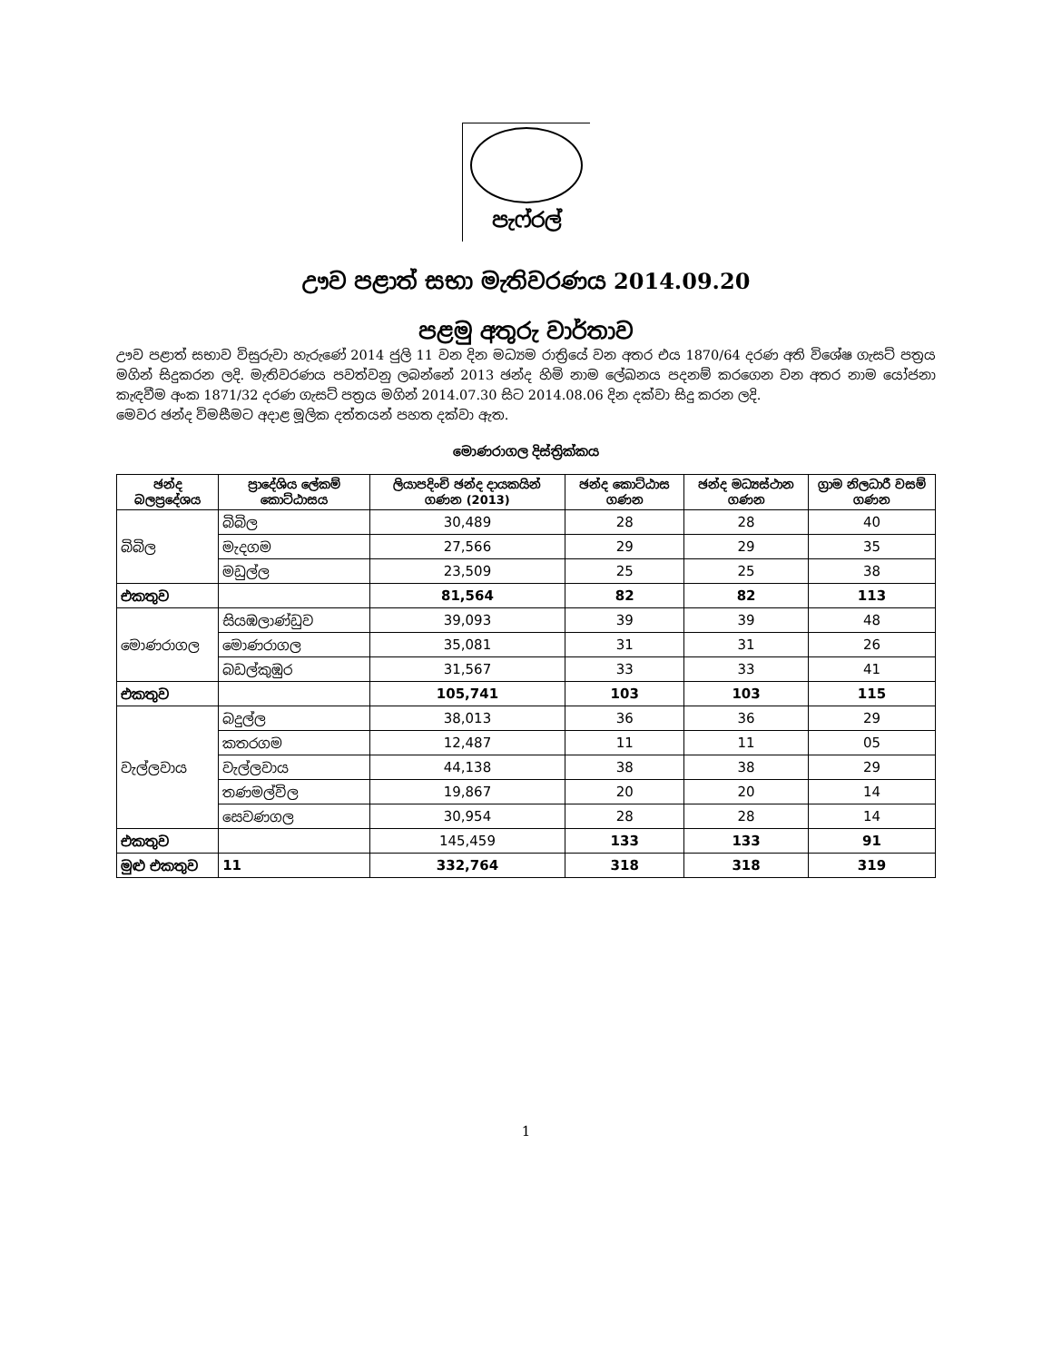පැෆ්රල්
ඌව පළාත් සභා මැතිවරණය 2014.09.20
පළමු අතුරු වාර්තාව
ඌව පළාත් සභාව විසුරුවා හැරුණේ 2014 ජුලි 11 වන දින මධ්‍යම රාත්‍රියේ වන අතර එය 1870/64 දරණ අති විශේෂ ගැසට් පත්‍රය මගින් සිදුකරන ලදි. මැතිවරණය පවත්වනු ලබන්නේ 2013 ඡන්ද හිමි නාම ලේඛනය පදනම් කරගෙන වන අතර නාම යෝජනා කැඳවීම අංක 1871/32 දරණ ගැසට් පත්‍රය මගින් 2014.07.30 සිට 2014.08.06 දින දක්වා සිදු කරන ලදි.
මෙවර ඡන්ද විමසීමට අදාළ මූලික දත්තයන් පහත දක්වා ඇත.
මොණරාගල දිස්ත්‍රික්කය
| ඡන්ද බලප්‍රදේශය | ප්‍රාදේශිය ලේකම් කොට්ඨාසය | ලියාපදිංචි ඡන්ද දායකයින් ගණන (2013) | ඡන්ද කොට්ඨාස ගණන | ඡන්ද මධ්‍යස්ථාන ගණන | ග්‍රාම නිලධාරී වසම් ගණන |
| --- | --- | --- | --- | --- | --- |
| බිබිල | බිබිල | 30,489 | 28 | 28 | 40 |
| | මැදගම | 27,566 | 29 | 29 | 35 |
| | මඩුල්ල | 23,509 | 25 | 25 | 38 |
| එකතුව | | 81,564 | 82 | 82 | 113 |
| මොණරාගල | සියඹලාණ්ඩුව | 39,093 | 39 | 39 | 48 |
| | මොණරාගල | 35,081 | 31 | 31 | 26 |
| | බඩල්කුඹුර | 31,567 | 33 | 33 | 41 |
| එකතුව | | 105,741 | 103 | 103 | 115 |
| වැල්ලවාය | බදුල්ල | 38,013 | 36 | 36 | 29 |
| | කතරගම | 12,487 | 11 | 11 | 05 |
| | වැල්ලවාය | 44,138 | 38 | 38 | 29 |
| | තණමල්විල | 19,867 | 20 | 20 | 14 |
| | සෙවණගල | 30,954 | 28 | 28 | 14 |
| එකතුව | | 145,459 | 133 | 133 | 91 |
| මුළු එකතුව | 11 | 332,764 | 318 | 318 | 319 |
1